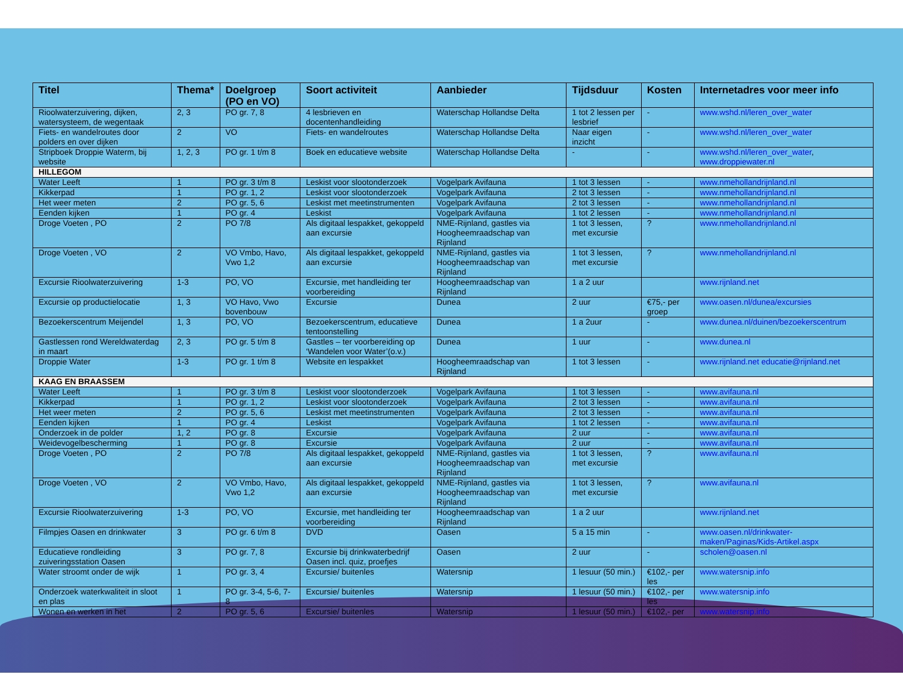| Titel | Thema* | Doelgroep (PO en VO) | Soort activiteit | Aanbieder | Tijdsduur | Kosten | Internetadres voor meer info |
| --- | --- | --- | --- | --- | --- | --- | --- |
| Rioolwaterzuivering, dijken, watersysteem, de wegentaak | 2, 3 | PO gr. 7, 8 | 4 lesbrieven en docentenhandleiding | Waterschap Hollandse Delta | 1 tot 2 lessen per lesbrief | - | www.wshd.nl/leren_over_water |
| Fiets- en wandelroutes door polders en over dijken | 2 | VO | Fiets- en wandelroutes | Waterschap Hollandse Delta | Naar eigen inzicht | - | www.wshd.nl/leren_over_water |
| Stripboek Droppie Waterm, bij website | 1, 2, 3 | PO gr. 1 t/m 8 | Boek en educatieve website | Waterschap Hollandse Delta | - | - | www.wshd.nl/leren_over_water , www.droppiewater.nl |
| HILLEGOM | | | | | | | |
| Water Leeft | 1 | PO gr. 3 t/m 8 | Leskist voor slootonderzoek | Vogelpark Avifauna | 1 tot 3 lessen | - | www.nmehollandrijnland.nl |
| Kikkerpad | 1 | PO gr. 1, 2 | Leskist voor slootonderzoek | Vogelpark Avifauna | 2 tot 3 lessen | - | www.nmehollandrijnland.nl |
| Het weer meten | 2 | PO gr. 5, 6 | Leskist met meetinstrumenten | Vogelpark Avifauna | 2 tot 3 lessen | - | www.nmehollandrijnland.nl |
| Eenden kijken | 1 | PO gr. 4 | Leskist | Vogelpark Avifauna | 1 tot 2 lessen | - | www.nmehollandrijnland.nl |
| Droge Voeten , PO | 2 | PO 7/8 | Als digitaal lespakket, gekoppeld aan excursie | NME-Rijnland, gastles via Hoogheemraadschap van Rijnland | 1 tot 3 lessen, met excursie | ? | www.nmehollandrijnland.nl |
| Droge Voeten , VO | 2 | VO Vmbo, Havo, Vwo 1,2 | Als digitaal lespakket, gekoppeld aan excursie | NME-Rijnland, gastles via Hoogheemraadschap van Rijnland | 1 tot 3 lessen, met excursie | ? | www.nmehollandrijnland.nl |
| Excursie Rioolwaterzuivering | 1-3 | PO, VO | Excursie, met handleiding ter voorbereiding | Hoogheemraadschap van Rijnland | 1 a 2 uur | | www.rijnland.net |
| Excursie op productielocatie | 1, 3 | VO Havo, Vwo bovenbouw | Excursie | Dunea | 2 uur | €75,- per groep | www.oasen.nl/dunea/excursies |
| Bezoekerscentrum Meijendel | 1, 3 | PO, VO | Bezoekerscentrum, educatieve tentoonstelling | Dunea | 1 a 2uur | - | www.dunea.nl/duinen/bezoekerscentrum |
| Gastlessen rond Wereldwaterdag in maart | 2, 3 | PO gr. 5 t/m 8 | Gastles – ter voorbereiding op ‘Wandelen voor Water’(o.v.) | Dunea | 1 uur | - | www.dunea.nl |
| Droppie Water | 1-3 | PO gr. 1 t/m 8 | Website en lespakket | Hoogheemraadschap van Rijnland | 1 tot 3 lessen | - | www.rijnland.net educatie@rijnland.net |
| KAAG EN BRAASSEM | | | | | | | |
| Water Leeft | 1 | PO gr. 3 t/m 8 | Leskist voor slootonderzoek | Vogelpark Avifauna | 1 tot 3 lessen | - | www.avifauna.nl |
| Kikkerpad | 1 | PO gr. 1, 2 | Leskist voor slootonderzoek | Vogelpark Avifauna | 2 tot 3 lessen | - | www.avifauna.nl |
| Het weer meten | 2 | PO gr. 5, 6 | Leskist met meetinstrumenten | Vogelpark Avifauna | 2 tot 3 lessen | - | www.avifauna.nl |
| Eenden kijken | 1 | PO gr. 4 | Leskist | Vogelpark Avifauna | 1 tot 2 lessen | - | www.avifauna.nl |
| Onderzoek in de polder | 1, 2 | PO gr. 8 | Excursie | Vogelpark Avifauna | 2 uur | - | www.avifauna.nl |
| Weidevogelbescherming | 1 | PO gr. 8 | Excursie | Vogelpark Avifauna | 2 uur | - | www.avifauna.nl |
| Droge Voeten , PO | 2 | PO 7/8 | Als digitaal lespakket, gekoppeld aan excursie | NME-Rijnland, gastles via Hoogheemraadschap van Rijnland | 1 tot 3 lessen, met excursie | ? | www.avifauna.nl |
| Droge Voeten , VO | 2 | VO Vmbo, Havo, Vwo 1,2 | Als digitaal lespakket, gekoppeld aan excursie | NME-Rijnland, gastles via Hoogheemraadschap van Rijnland | 1 tot 3 lessen, met excursie | ? | www.avifauna.nl |
| Excursie Rioolwaterzuivering | 1-3 | PO, VO | Excursie, met handleiding ter voorbereiding | Hoogheemraadschap van Rijnland | 1 a 2 uur | | www.rijnland.net |
| Filmpjes Oasen en drinkwater | 3 | PO gr. 6 t/m 8 | DVD | Oasen | 5 a 15 min | - | www.oasen.nl/drinkwater-maken/Paginas/Kids-Artikel.aspx |
| Educatieve rondleiding zuiveringsstation Oasen | 3 | PO gr. 7, 8 | Excursie bij drinkwaterbedrijf Oasen incl. quiz, proefjes | Oasen | 2 uur | - | scholen@oasen.nl |
| Water stroomt onder de wijk | 1 | PO gr. 3, 4 | Excursie/ buitenles | Watersnip | 1 lesuur (50 min.) | €102,- per les | www.watersnip.info |
| Onderzoek waterkwaliteit in sloot en plas | 1 | PO gr. 3-4, 5-6, 7-8 | Excursie/ buitenles | Watersnip | 1 lesuur (50 min.) | €102,- per les | www.watersnip.info |
| Wonen en werken in het | 2 | PO gr. 5, 6 | Excursie/ buitenles | Watersnip | 1 lesuur (50 min.) | €102,- per | www.watersnip.info |